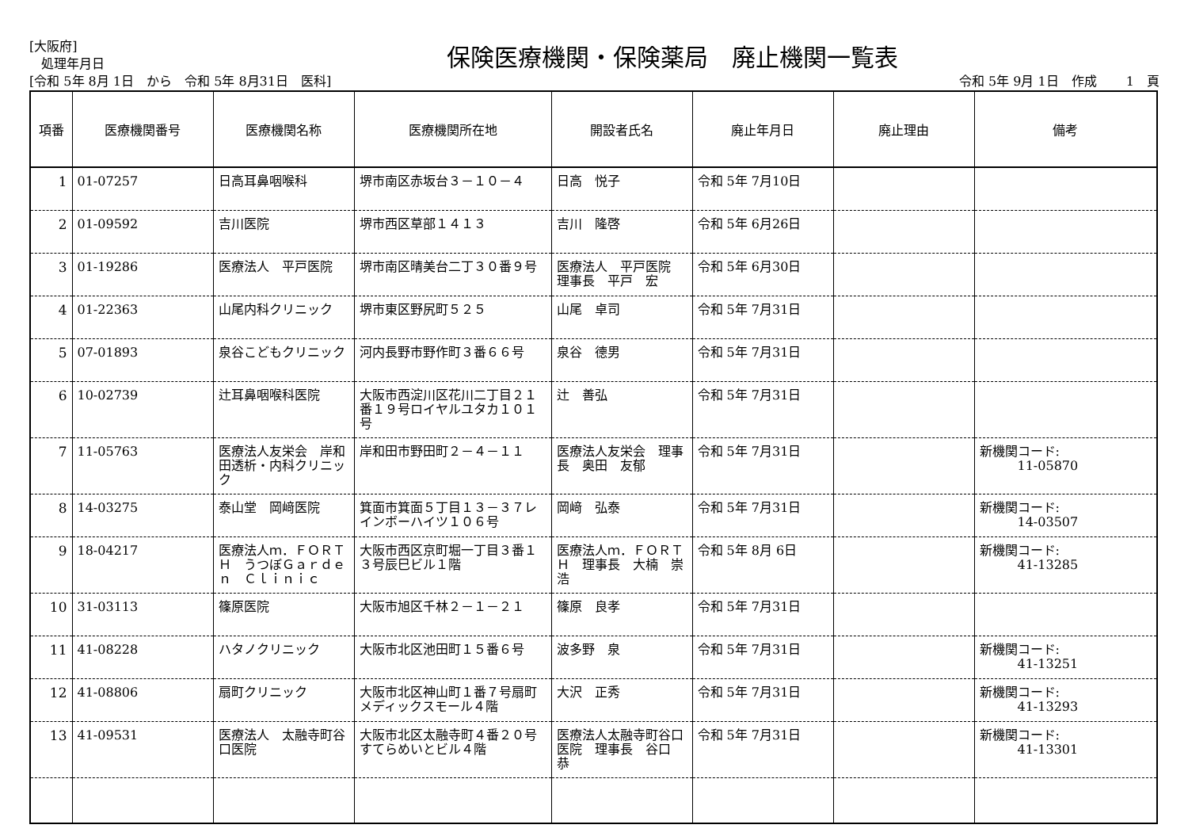[大阪府]
処理年月日
保険医療機関・保険薬局　廃止機関一覧表
[令和 5年 8月 1日　から　令和 5年 8月31日　医科] 令和 5年 9月 1日　作成　　 1　頁
| 項番 | 医療機関番号 | 医療機関名称 | 医療機関所在地 | 開設者氏名 | 廃止年月日 | 廃止理由 | 備考 |
| --- | --- | --- | --- | --- | --- | --- | --- |
| 1 | 01-07257 | 日高耳鼻咽喉科 | 堺市南区赤坂台３－１０－４ | 日高 悦子 | 令和 5年 7月10日 | | |
| 2 | 01-09592 | 吉川医院 | 堺市西区草部１４１３ | 吉川 隆啓 | 令和 5年 6月26日 | | |
| 3 | 01-19286 | 医療法人 平戸医院 | 堺市南区晴美台二丁３０番９号 | 医療法人 平戸医院 理事長 平戸 宏 | 令和 5年 6月30日 | | |
| 4 | 01-22363 | 山尾内科クリニック | 堺市東区野尻町５２５ | 山尾 卓司 | 令和 5年 7月31日 | | |
| 5 | 07-01893 | 泉谷こどもクリニック | 河内長野市野作町３番６６号 | 泉谷 德男 | 令和 5年 7月31日 | | |
| 6 | 10-02739 | 辻耳鼻咽喉科医院 | 大阪市西淀川区花川二丁目２１番１９号ロイヤルユタカ１０１号 | 辻 善弘 | 令和 5年 7月31日 | | |
| 7 | 11-05763 | 医療法人友栄会 岸和田透析・内科クリニック | 岸和田市野田町２－４－１１ | 医療法人友栄会 理事長 奥田 友郁 | 令和 5年 7月31日 | | 新機関コード: 11-05870 |
| 8 | 14-03275 | 泰山堂 岡﨑医院 | 箕面市箕面５丁目１３－３７レインボーハイツ１０６号 | 岡﨑 弘泰 | 令和 5年 7月31日 | | 新機関コード: 14-03507 |
| 9 | 18-04217 | 医療法人ｍ．ＦＯＲＴＨ うつぼＧａｒｄｅｎ Ｃｌｉｎｉｃ | 大阪市西区京町堀一丁目３番１３号辰巳ビル１階 | 医療法人ｍ．ＦＯＲＴＨ 理事長 大楠 崇浩 | 令和 5年 8月 6日 | | 新機関コード: 41-13285 |
| 10 | 31-03113 | 篠原医院 | 大阪市旭区千林２－１－２１ | 篠原 良孝 | 令和 5年 7月31日 | | |
| 11 | 41-08228 | ハタノクリニック | 大阪市北区池田町１５番６号 | 波多野 泉 | 令和 5年 7月31日 | | 新機関コード: 41-13251 |
| 12 | 41-08806 | 扇町クリニック | 大阪市北区神山町１番７号扇町メディックスモール４階 | 大沢 正秀 | 令和 5年 7月31日 | | 新機関コード: 41-13293 |
| 13 | 41-09531 | 医療法人 太融寺町谷口医院 | 大阪市北区太融寺町４番２０号すてらめいとビル４階 | 医療法人太融寺町谷口医院 理事長 谷口 恭 | 令和 5年 7月31日 | | 新機関コード: 41-13301 |